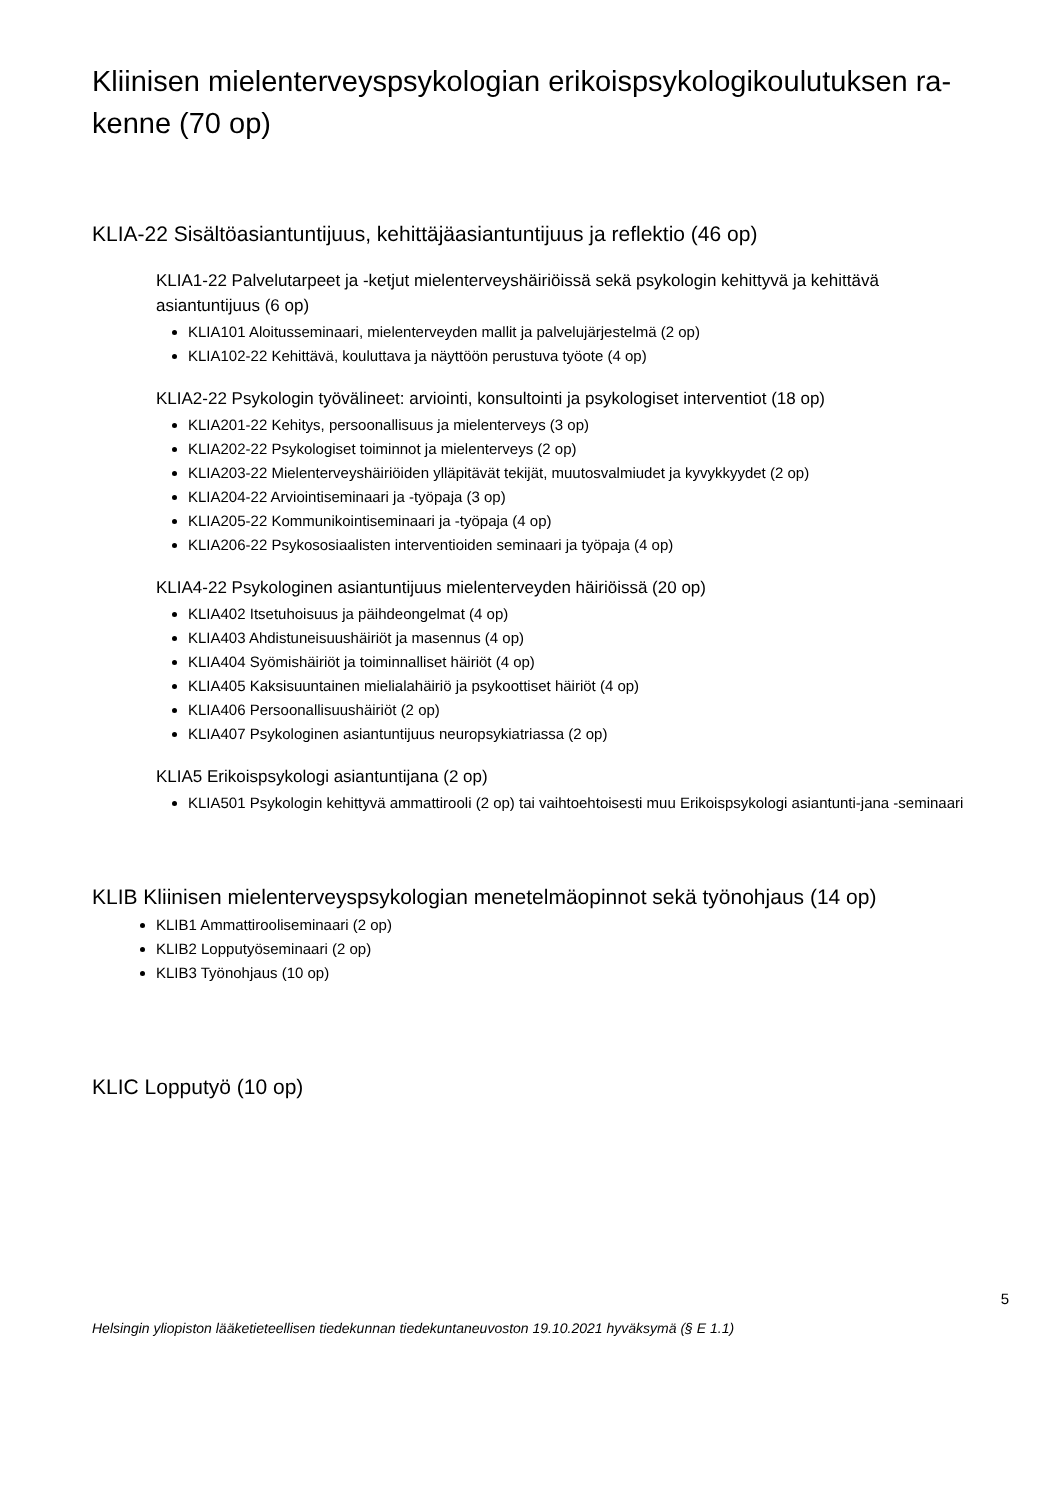Kliinisen mielenterveyspsykologian erikoispsykologikoulutuksen ra-
kenne (70 op)
KLIA-22 Sisältöasiantuntijuus, kehittäjäasiantuntijuus ja reflektio (46 op)
KLIA1-22 Palvelutarpeet ja -ketjut mielenterveyshäiriöissä sekä psykologin kehittyvä ja kehittävä asiantuntijuus (6 op)
KLIA101 Aloitusseminaari, mielenterveyden mallit ja palvelujärjestelmä (2 op)
KLIA102-22 Kehittävä, kouluttava ja näyttöön perustuva työote (4 op)
KLIA2-22 Psykologin työvälineet: arviointi, konsultointi ja psykologiset interventiot (18 op)
KLIA201-22 Kehitys, persoonallisuus ja mielenterveys (3 op)
KLIA202-22 Psykologiset toiminnot ja mielenterveys (2 op)
KLIA203-22 Mielenterveyshäiriöiden ylläpitävät tekijät, muutosvalmiudet ja kyvykkyydet (2 op)
KLIA204-22 Arviointiseminaari ja -työpaja (3 op)
KLIA205-22 Kommunikointiseminaari ja -työpaja (4 op)
KLIA206-22 Psykososiaalisten interventioiden seminaari ja työpaja (4 op)
KLIA4-22 Psykologinen asiantuntijuus mielenterveyden häiriöissä (20 op)
KLIA402 Itsetuhoisuus ja päihdeongelmat (4 op)
KLIA403 Ahdistuneisuushäiriöt ja masennus (4 op)
KLIA404 Syömishäiriöt ja toiminnalliset häiriöt (4 op)
KLIA405 Kaksisuuntainen mielialahäiriö ja psykoottiset häiriöt (4 op)
KLIA406 Persoonallisuushäiriöt (2 op)
KLIA407 Psykologinen asiantuntijuus neuropsykiatriassa (2 op)
KLIA5 Erikoispsykologi asiantuntijana (2 op)
KLIA501 Psykologin kehittyvä ammattirooli (2 op) tai vaihtoehtoisesti muu Erikoispsykologi asiantunti-jana -seminaari
KLIB Kliinisen mielenterveyspsykologian menetelmäopinnot sekä työnohjaus (14 op)
KLIB1 Ammattirooliseminaari (2 op)
KLIB2 Lopputyöseminaari (2 op)
KLIB3 Työnohjaus (10 op)
KLIC Lopputyö (10 op)
5
Helsingin yliopiston lääketieteellisen tiedekunnan tiedekuntaneuvoston 19.10.2021 hyväksymä (§ E 1.1)